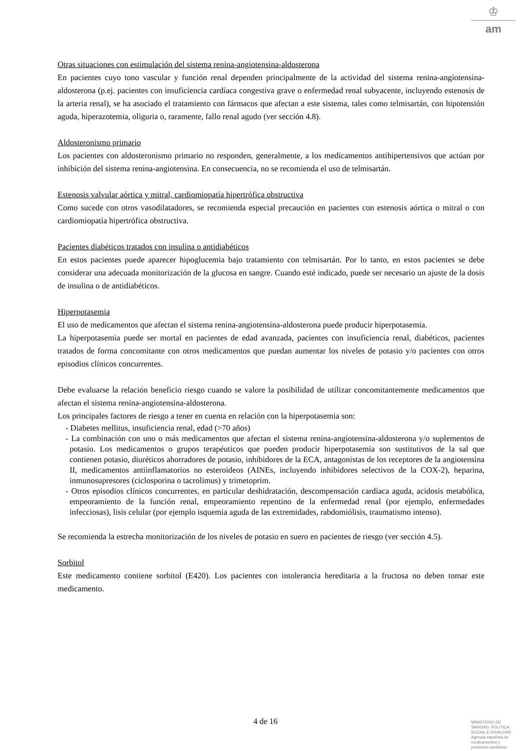♔
am
Otras situaciones con estimulación del sistema renina-angiotensina-aldosterona
En pacientes cuyo tono vascular y función renal dependen principalmente de la actividad del sistema renina-angiotensina-aldosterona (p.ej. pacientes con insuficiencia cardíaca congestiva grave o enfermedad renal subyacente, incluyendo estenosis de la arteria renal), se ha asociado el tratamiento con fármacos que afectan a este sistema, tales como telmisartán, con hipotensión aguda, hiperazotemia, oliguria o, raramente, fallo renal agudo (ver sección 4.8).
Aldosteronismo primario
Los pacientes con aldosteronismo primario no responden, generalmente, a los medicamentos antihipertensivos que actúan por inhibición del sistema renina-angiotensina. En consecuencia, no se recomienda el uso de telmisartán.
Estenosis valvular aórtica y mitral, cardiomiopatía hipertrófica obstructiva
Como sucede con otros vasodilatadores, se recomienda especial precaución en pacientes con estenosis aórtica o mitral o con cardiomiopatía hipertrófica obstructiva.
Pacientes diabéticos tratados con insulina o antidiabéticos
En estos pacientes puede aparecer hipoglucemia bajo tratamiento con telmisartán. Por lo tanto, en estos pacientes se debe considerar una adecuada monitorización de la glucosa en sangre. Cuando esté indicado, puede ser necesario un ajuste de la dosis de insulina o de antidiabéticos.
Hiperpotasemia
El uso de medicamentos que afectan el sistema renina-angiotensina-aldosterona puede producir hiperpotasemia.
La hiperpotasemia puede ser mortal en pacientes de edad avanzada, pacientes con insuficiencia renal, diabéticos, pacientes tratados de forma concomitante con otros medicamentos que puedan aumentar los niveles de potasio y/o pacientes con otros episodios clínicos concurrentes.
Debe evaluarse la relación beneficio riesgo cuando se valore la posibilidad de utilizar concomitantemente medicamentos que afectan el sistema renina-angiotensina-aldosterona.
Los principales factores de riesgo a tener en cuenta en relación con la hiperpotasemia son:
- Diabetes mellitus, insuficiencia renal, edad (>70 años)
- La combinación con uno o más medicamentos que afectan el sistema renina-angiotensina-aldosterona y/o suplementos de potasio. Los medicamentos o grupos terapéuticos que pueden producir hiperpotasemia son sustitutivos de la sal que contienen potasio, diuréticos ahorradores de potasio, inhibidores de la ECA, antagonistas de los receptores de la angiotensina II, medicamentos antiinflamatorios no esteroideos (AINEs, incluyendo inhibidores selectivos de la COX-2), heparina, inmunosupresores (ciclosporina o tacrolimus) y trimetoprim.
- Otros episodios clínicos concurrentes, en particular deshidratación, descompensación cardíaca aguda, acidosis metabólica, empeoramiento de la función renal, empeoramiento repentino de la enfermedad renal (por ejemplo, enfermedades infecciosas), lisis celular (por ejemplo isquemia aguda de las extremidades, rabdomiólisis, traumatismo intenso).
Se recomienda la estrecha monitorización de los niveles de potasio en suero en pacientes de riesgo (ver sección 4.5).
Sorbitol
Este medicamento contiene sorbitol (E420). Los pacientes con intolerancia hereditaria a la fructosa no deben tomar este medicamento.
4 de 16
MINISTERIO DE
SANIDAD, POLITICA
SOCIAL E IGUALDAD
Agencia española de
medicamentos y
productos sanitarios